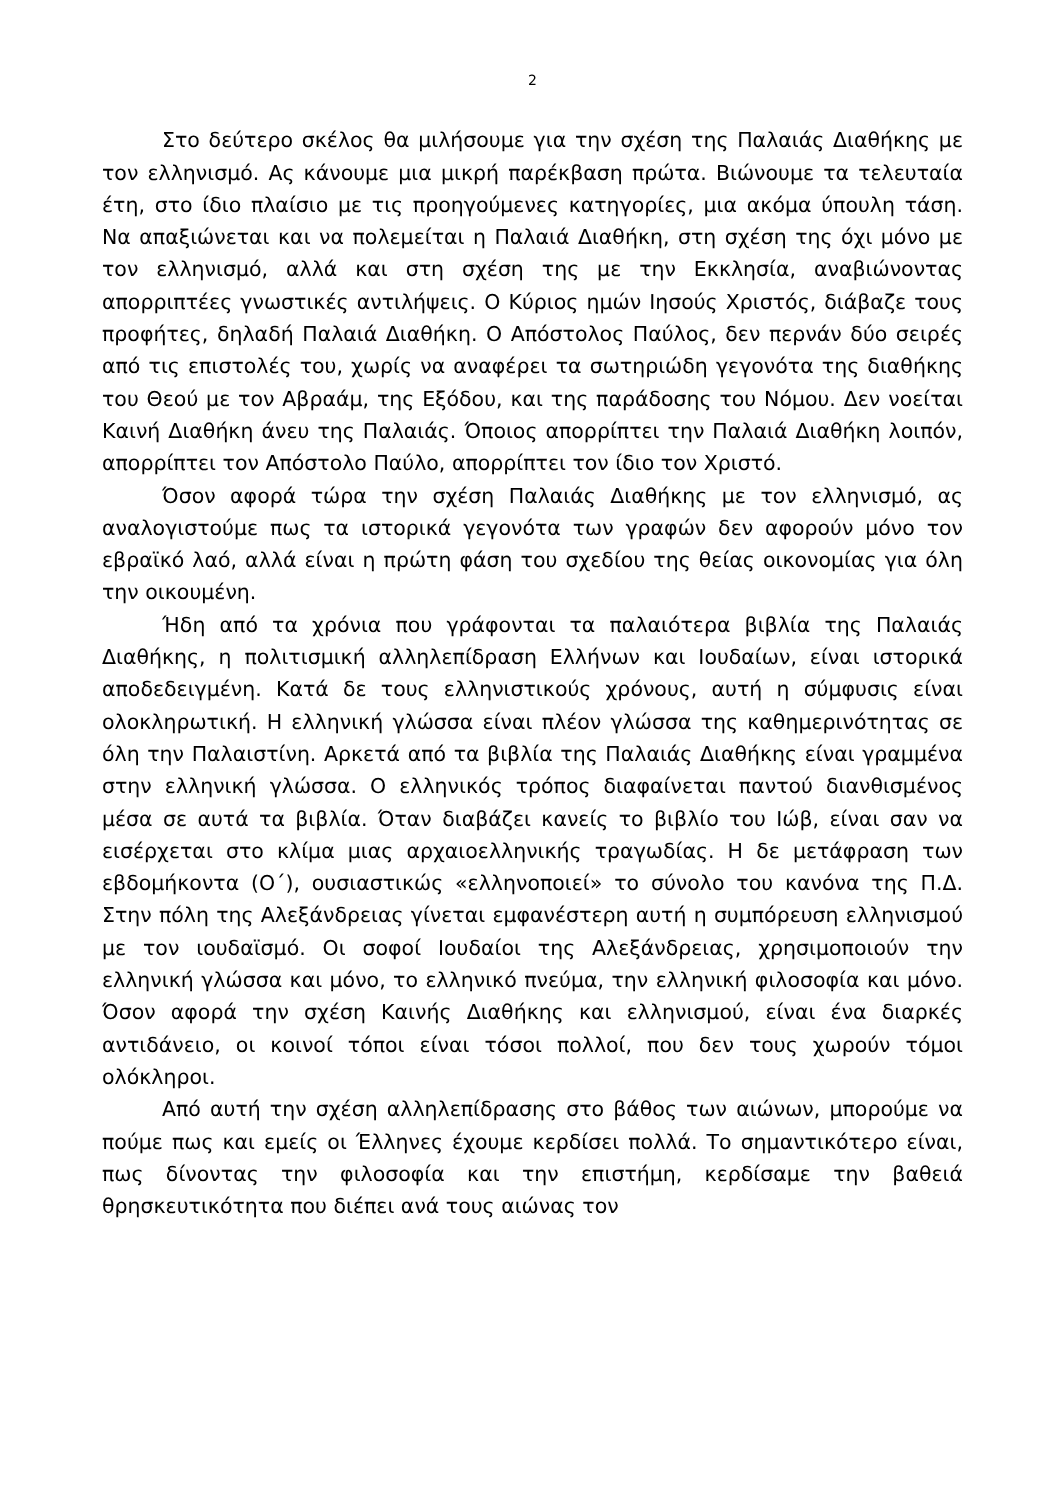2
Στο δεύτερο σκέλος θα μιλήσουμε για την σχέση της Παλαιάς Διαθήκης με τον ελληνισμό. Ας κάνουμε μια μικρή παρέκβαση πρώτα. Βιώνουμε τα τελευταία έτη, στο ίδιο πλαίσιο με τις προηγούμενες κατη­γορίες, μια ακόμα ύπουλη τάση. Να απαξιώνεται και να πολεμείται η Παλαιά Διαθήκη, στη σχέση της όχι μόνο με τον ελληνισμό, αλλά και στη σχέση της με την Εκκλησία, αναβιώνοντας απορριπτέες γνωστικές αντι­λήψεις. Ο Κύριος ημών Ιησούς Χριστός, διάβαζε τους προφήτες, δηλαδή Παλαιά Διαθήκη. Ο Απόστολος Παύλος, δεν περνάν δύο σειρές από τις επιστολές του, χωρίς να αναφέρει τα σωτηριώδη γεγονότα της διαθήκης του Θεού με τον Αβραάμ, της Εξόδου, και της παράδοσης του Νόμου. Δεν νοείται Καινή Διαθήκη άνευ της Παλαιάς. Όποιος απορρίπτει την Παλαιά Διαθήκη λοιπόν, απορρίπτει τον Απόστολο Παύλο, απορρίπτει τον ίδιο τον Χριστό.
Όσον αφορά τώρα την σχέση Παλαιάς Διαθήκης με τον ελληνισμό, ας αναλογιστούμε πως τα ιστορικά γεγονότα των γραφών δεν αφορούν μόνο τον εβραϊκό λαό, αλλά είναι η πρώτη φάση του σχεδίου της θείας οικονομίας για όλη την οικουμένη.
Ήδη από τα χρόνια που γράφονται τα παλαιότερα βιβλία της Πα­λαιάς Διαθήκης, η πολιτισμική αλληλεπίδραση Ελλήνων και Ιουδαίων, είναι ιστορικά αποδεδειγμένη. Κατά δε τους ελληνιστικούς χρόνους, αυτή η σύμφυσις είναι ολοκληρωτική. Η ελληνική γλώσσα είναι πλέον γλώσσα της καθημερινότητας σε όλη την Παλαιστίνη. Αρκετά από τα βι­βλία της Παλαιάς Διαθήκης είναι γραμμένα στην ελληνική γλώσσα. Ο ελληνικός τρόπος διαφαίνεται παντού διανθισμένος μέσα σε αυτά τα βιβλία. Όταν διαβάζει κανείς το βιβλίο του Ιώβ, είναι σαν να εισέρχεται στο κλίμα μιας αρχαιοελληνικής τραγωδίας. Η δε μετάφραση των εβδομήκοντα (Ο΄), ουσιαστικώς «ελληνοποιεί» το σύνολο του κανόνα της Π.Δ. Στην πόλη της Αλεξάνδρειας γίνεται εμφανέστερη αυτή η συ­μπόρευση ελληνισμού με τον ιουδαϊσμό. Οι σοφοί Ιουδαίοι της Αλεξάν­δρειας, χρησιμοποιούν την ελληνική γλώσσα και μόνο, το ελληνικό πνεύ­μα, την ελληνική φιλοσοφία και μόνο. Όσον αφορά την σχέση Καινής Διαθήκης και ελληνισμού, είναι ένα διαρκές αντιδάνειο, οι κοινοί τόποι είναι τόσοι πολλοί, που δεν τους χωρούν τόμοι ολόκληροι.
Από αυτή την σχέση αλληλεπίδρασης στο βάθος των αιώνων, μπο­ρούμε να πούμε πως και εμείς οι Έλληνες έχουμε κερδίσει πολλά. Το σημαντικότερο είναι, πως δίνοντας την φιλοσοφία και την επιστήμη, κερ­δίσαμε την βαθειά θρησκευτικότητα που διέπει ανά τους αιώνας τον